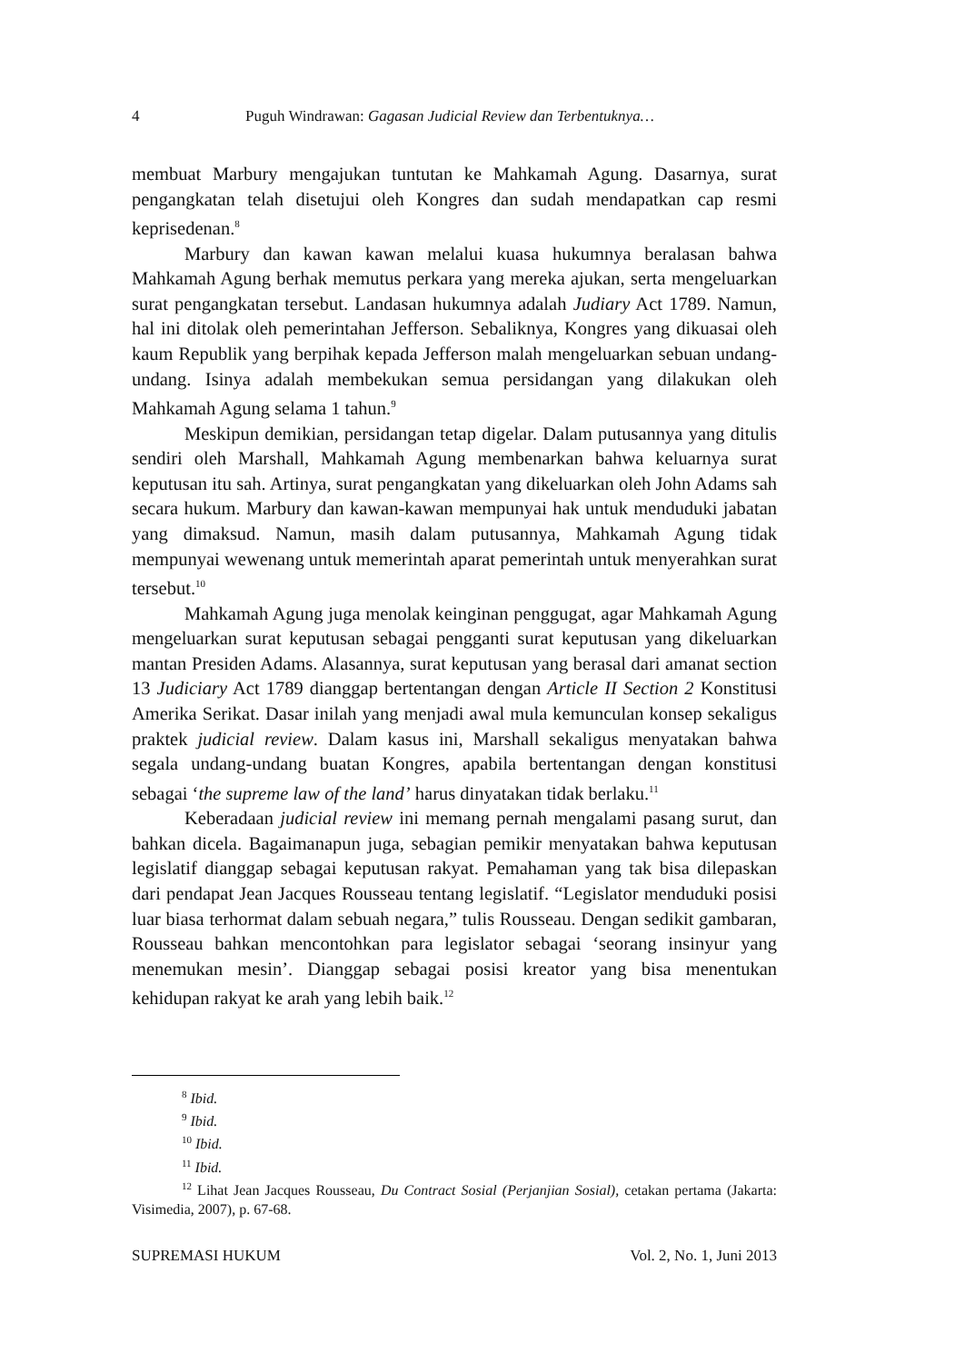4 Puguh Windrawan: Gagasan Judicial Review dan Terbentuknya…
membuat Marbury mengajukan tuntutan ke Mahkamah Agung. Dasarnya, surat pengangkatan telah disetujui oleh Kongres dan sudah mendapatkan cap resmi keprisedenan.<sup>8</sup>
Marbury dan kawan kawan melalui kuasa hukumnya beralasan bahwa Mahkamah Agung berhak memutus perkara yang mereka ajukan, serta mengeluarkan surat pengangkatan tersebut. Landasan hukumnya adalah Judiary Act 1789. Namun, hal ini ditolak oleh pemerintahan Jefferson. Sebaliknya, Kongres yang dikuasai oleh kaum Republik yang berpihak kepada Jefferson malah mengeluarkan sebuan undang-undang. Isinya adalah membekukan semua persidangan yang dilakukan oleh Mahkamah Agung selama 1 tahun.<sup>9</sup>
Meskipun demikian, persidangan tetap digelar. Dalam putusannya yang ditulis sendiri oleh Marshall, Mahkamah Agung membenarkan bahwa keluarnya surat keputusan itu sah. Artinya, surat pengangkatan yang dikeluarkan oleh John Adams sah secara hukum. Marbury dan kawan-kawan mempunyai hak untuk menduduki jabatan yang dimaksud. Namun, masih dalam putusannya, Mahkamah Agung tidak mempunyai wewenang untuk memerintah aparat pemerintah untuk menyerahkan surat tersebut.<sup>10</sup>
Mahkamah Agung juga menolak keinginan penggugat, agar Mahkamah Agung mengeluarkan surat keputusan sebagai pengganti surat keputusan yang dikeluarkan mantan Presiden Adams. Alasannya, surat keputusan yang berasal dari amanat section 13 Judiciary Act 1789 dianggap bertentangan dengan Article II Section 2 Konstitusi Amerika Serikat. Dasar inilah yang menjadi awal mula kemunculan konsep sekaligus praktek judicial review. Dalam kasus ini, Marshall sekaligus menyatakan bahwa segala undang-undang buatan Kongres, apabila bertentangan dengan konstitusi sebagai ‘the supreme law of the land’ harus dinyatakan tidak berlaku.<sup>11</sup>
Keberadaan judicial review ini memang pernah mengalami pasang surut, dan bahkan dicela. Bagaimanapun juga, sebagian pemikir menyatakan bahwa keputusan legislatif dianggap sebagai keputusan rakyat. Pemahaman yang tak bisa dilepaskan dari pendapat Jean Jacques Rousseau tentang legislatif. “Legislator menduduki posisi luar biasa terhormat dalam sebuah negara,” tulis Rousseau. Dengan sedikit gambaran, Rousseau bahkan mencontohkan para legislator sebagai ‘seorang insinyur yang menemukan mesin’. Dianggap sebagai posisi kreator yang bisa menentukan kehidupan rakyat ke arah yang lebih baik.<sup>12</sup>
<sup>8</sup> Ibid.
<sup>9</sup> Ibid.
<sup>10</sup> Ibid.
<sup>11</sup> Ibid.
<sup>12</sup> Lihat Jean Jacques Rousseau, Du Contract Sosial (Perjanjian Sosial), cetakan pertama (Jakarta: Visimedia, 2007), p. 67-68.
SUPREMASI HUKUM Vol. 2, No. 1, Juni 2013